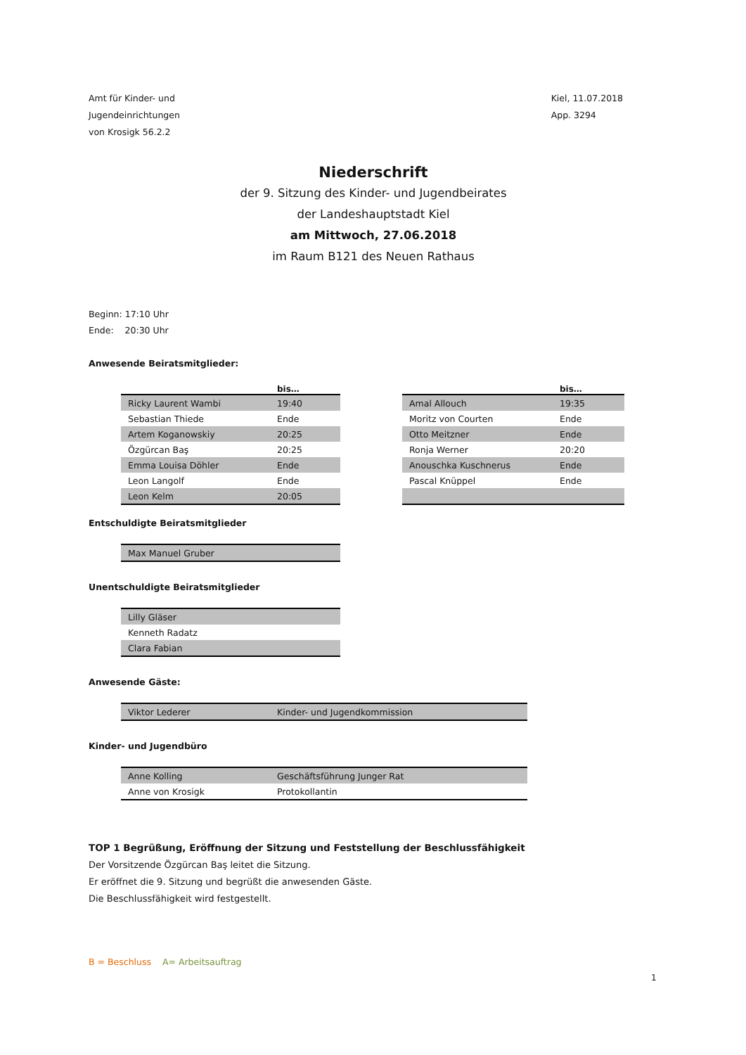Amt für Kinder- und
Jugendeinrichtungen
von Krosigk 56.2.2
Kiel, 11.07.2018
App. 3294
Niederschrift
der 9. Sitzung des Kinder- und Jugendbeirates
der Landeshauptstadt Kiel
am Mittwoch, 27.06.2018
im Raum B121 des Neuen Rathaus
Beginn: 17:10 Uhr
Ende: 20:30 Uhr
Anwesende Beiratsmitglieder:
bis…
| Ricky Laurent Wambi | 19:40 |
| Sebastian Thiede | Ende |
| Artem Koganowskiy | 20:25 |
| Özgürcan Baş | 20:25 |
| Emma Louisa Döhler | Ende |
| Leon Langolf | Ende |
| Leon Kelm | 20:05 |
bis…
| Amal Allouch | 19:35 |
| Moritz von Courten | Ende |
| Otto Meitzner | Ende |
| Ronja Werner | 20:20 |
| Anouschka Kuschnerus | Ende |
| Pascal Knüppel | Ende |
Entschuldigte Beiratsmitglieder
| Max Manuel Gruber |
Unentschuldigte Beiratsmitglieder
| Lilly Gläser |
| Kenneth Radatz |
| Clara Fabian |
Anwesende Gäste:
| Viktor Lederer | Kinder- und Jugendkommission |
Kinder- und Jugendbüro
| Anne Kolling | Geschäftsführung Junger Rat |
| Anne von Krosigk | Protokollantin |
TOP 1 Begrüßung, Eröffnung der Sitzung und Feststellung der Beschlussfähigkeit
Der Vorsitzende Özgürcan Baş leitet die Sitzung.
Er eröffnet die 9. Sitzung und begrüßt die anwesenden Gäste.
Die Beschlussfähigkeit wird festgestellt.
B = Beschluss A= Arbeitsauftrag
1